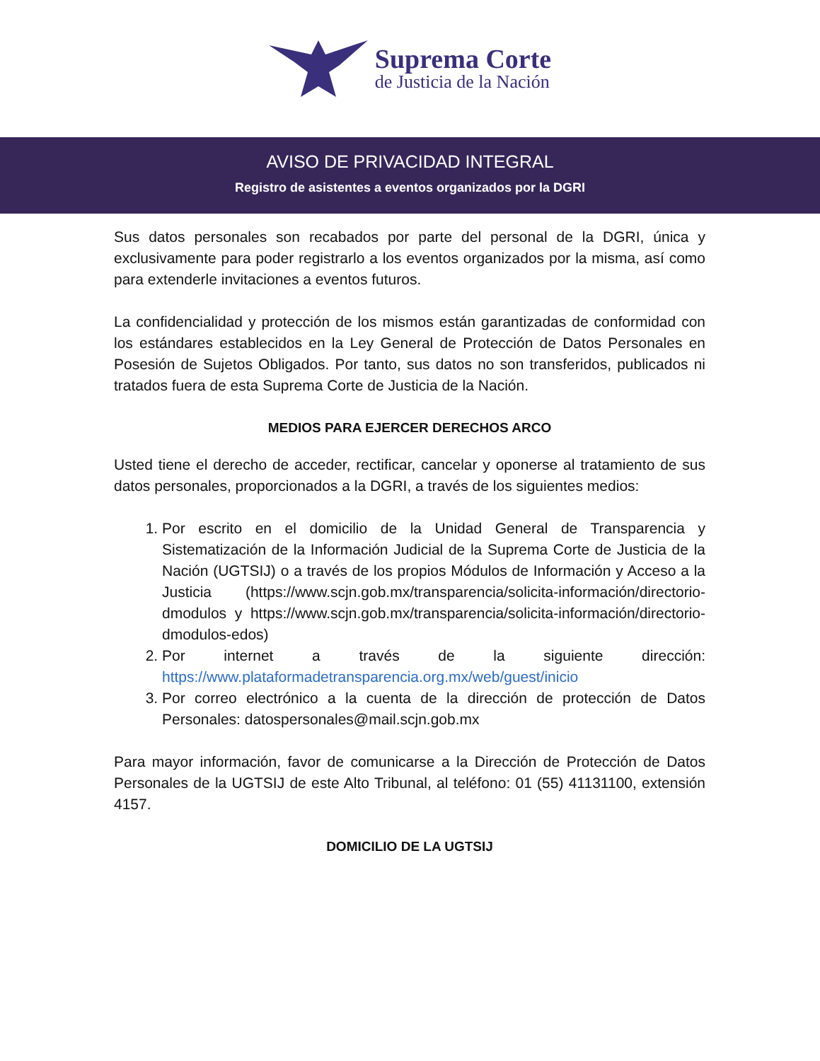Suprema Corte
de Justicia de la Nación
AVISO DE PRIVACIDAD INTEGRAL
Registro de asistentes a eventos organizados por la DGRI
Sus datos personales son recabados por parte del personal de la DGRI, única y exclusivamente para poder registrarlo a los eventos organizados por la misma, así como para extenderle invitaciones a eventos futuros.
La confidencialidad y protección de los mismos están garantizadas de conformidad con los estándares establecidos en la Ley General de Protección de Datos Personales en Posesión de Sujetos Obligados. Por tanto, sus datos no son transferidos, publicados ni tratados fuera de esta Suprema Corte de Justicia de la Nación.
MEDIOS PARA EJERCER DERECHOS ARCO
Usted tiene el derecho de acceder, rectificar, cancelar y oponerse al tratamiento de sus datos personales, proporcionados a la DGRI, a través de los siguientes medios:
1. Por escrito en el domicilio de la Unidad General de Transparencia y Sistematización de la Información Judicial de la Suprema Corte de Justicia de la Nación (UGTSIJ) o a través de los propios Módulos de Información y Acceso a la Justicia (https://www.scjn.gob.mx/transparencia/solicita-información/directorio-dmodulos y https://www.scjn.gob.mx/transparencia/solicita-información/directorio-dmodulos-edos)
2. Por internet a través de la siguiente dirección: https://www.plataformadetransparencia.org.mx/web/guest/inicio
3. Por correo electrónico a la cuenta de la dirección de protección de Datos Personales: datospersonales@mail.scjn.gob.mx
Para mayor información, favor de comunicarse a la Dirección de Protección de Datos Personales de la UGTSIJ de este Alto Tribunal, al teléfono: 01 (55) 41131100, extensión 4157.
DOMICILIO DE LA UGTSIJ